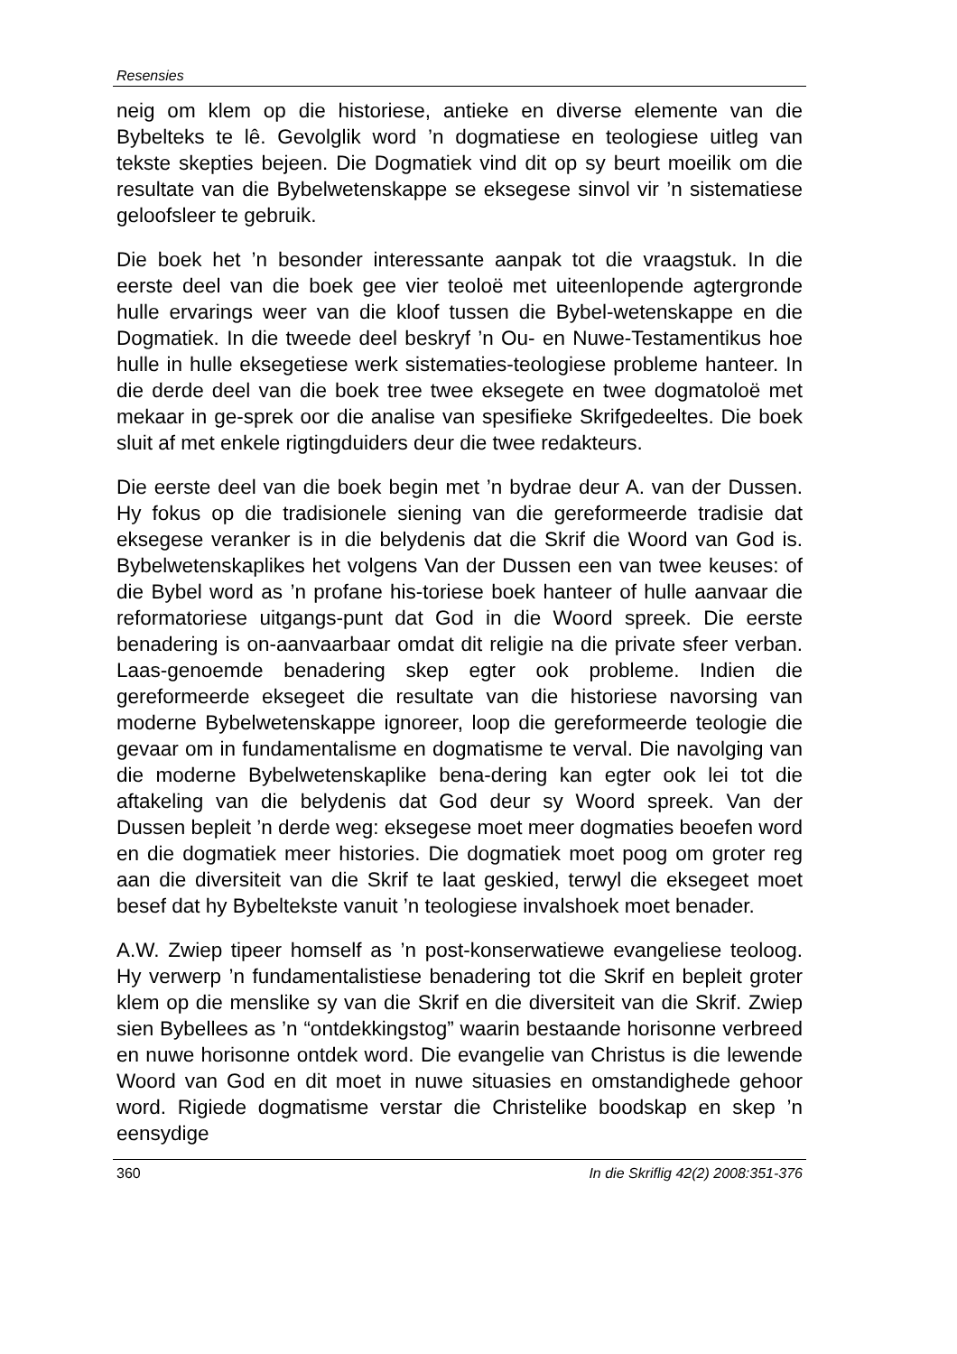Resensies
neig om klem op die historiese, antieke en diverse elemente van die Bybelteks te lê. Gevolglik word ’n dogmatiese en teologiese uitleg van tekste skepties bejeen. Die Dogmatiek vind dit op sy beurt moeilik om die resultate van die Bybelwetenskappe se eksegese sinvol vir ’n sistematiese geloofsleer te gebruik.
Die boek het ’n besonder interessante aanpak tot die vraagstuk. In die eerste deel van die boek gee vier teoloë met uiteenlopende agtergronde hulle ervarings weer van die kloof tussen die Bybel-wetenskappe en die Dogmatiek. In die tweede deel beskryf ’n Ou- en Nuwe-Testamentikus hoe hulle in hulle eksegetiese werk sistematies-teologiese probleme hanteer. In die derde deel van die boek tree twee eksegete en twee dogmatoloë met mekaar in ge-sprek oor die analise van spesifieke Skrifgedeeltes. Die boek sluit af met enkele rigtingduiders deur die twee redakteurs.
Die eerste deel van die boek begin met ’n bydrae deur A. van der Dussen. Hy fokus op die tradisionele siening van die gereformeerde tradisie dat eksegese veranker is in die belydenis dat die Skrif die Woord van God is. Bybelwetenskaplikes het volgens Van der Dussen een van twee keuses: of die Bybel word as ’n profane his-toriese boek hanteer of hulle aanvaar die reformatoriese uitgangs-punt dat God in die Woord spreek. Die eerste benadering is on-aanvaarbaar omdat dit religie na die private sfeer verban. Laas-genoemde benadering skep egter ook probleme. Indien die gereformeerde eksegeet die resultate van die historiese navorsing van moderne Bybelwetenskappe ignoreer, loop die gereformeerde teologie die gevaar om in fundamentalisme en dogmatisme te verval. Die navolging van die moderne Bybelwetenskaplike bena-dering kan egter ook lei tot die aftakeling van die belydenis dat God deur sy Woord spreek. Van der Dussen bepleit ’n derde weg: eksegese moet meer dogmaties beoefen word en die dogmatiek meer histories. Die dogmatiek moet poog om groter reg aan die diversiteit van die Skrif te laat geskied, terwyl die eksegeet moet besef dat hy Bybeltekste vanuit ’n teologiese invalshoek moet benader.
A.W. Zwiep tipeer homself as ’n post-konserwatiewe evangeliese teoloog. Hy verwerp ’n fundamentalistiese benadering tot die Skrif en bepleit groter klem op die menslike sy van die Skrif en die diversiteit van die Skrif. Zwiep sien Bybellees as ’n “ontdekkingstog” waarin bestaande horisonne verbreed en nuwe horisonne ontdek word. Die evangelie van Christus is die lewende Woord van God en dit moet in nuwe situasies en omstandighede gehoor word. Rigiede dogmatisme verstar die Christelike boodskap en skep ’n eensydige
360 In die Skriflig 42(2) 2008:351-376